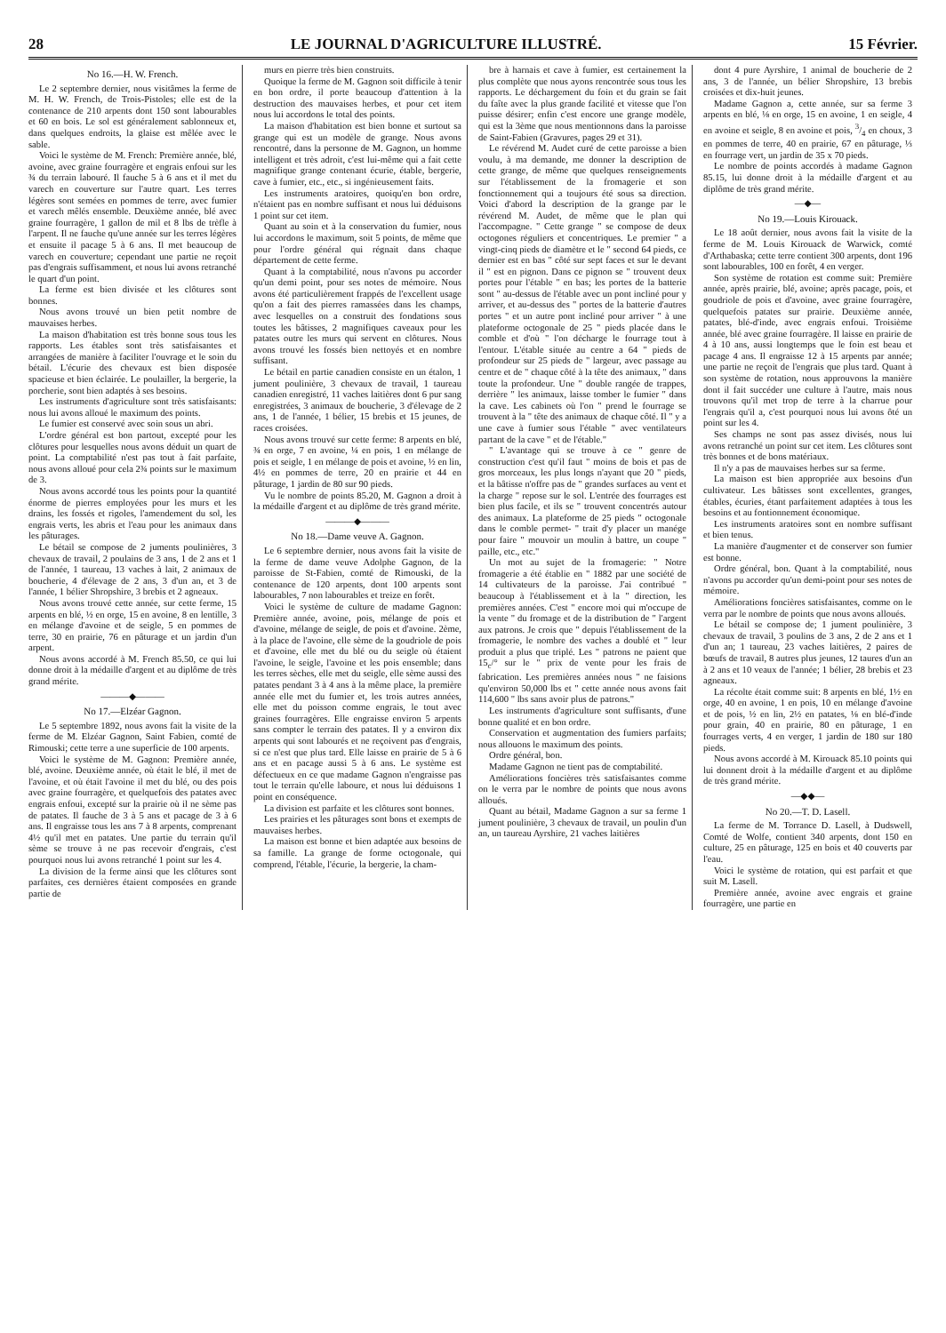28 LE JOURNAL D'AGRICULTURE ILLUSTRÉ. 15 Février.
No 16.—H. W. French.
Le 2 septembre dernier, nous visitâmes la ferme de M. H. W. French, de Trois-Pistoles; elle est de la contenance de 210 arpents dont 150 sont labourables et 60 en bois. Le sol est généralement sablonneux et, dans quelques endroits, la glaise est mêlée avec le sable.
Voici le système de M. French: Première année, blé, avoine, avec graine fourragère et engrais enfoui sur les ¾ du terrain labouré. Il fauche 5 à 6 ans et il met du varech en couverture sur l'autre quart. Les terres légères sont semées en pommes de terre, avec fumier et varech mêlés ensemble. Deuxième année, blé avec graine fourragère, 1 gallon de mil et 8 lbs de trèfle à l'arpent. Il ne fauche qu'une année sur les terres légères et ensuite il pacage 5 à 6 ans. Il met beaucoup de varech en couverture; cependant une partie ne reçoit pas d'engrais suffisamment, et nous lui avons retranché le quart d'un point.
La ferme est bien divisée et les clôtures sont bonnes.
Nous avons trouvé un bien petit nombre de mauvaises herbes.
La maison d'habitation est très bonne sous tous les rapports. Les étables sont très satisfaisantes et arrangées de manière à faciliter l'ouvrage et le soin du bétail. L'écurie des chevaux est bien disposée spacieuse et bien éclairée. Le poulailler, la bergerie, la porcherie, sont bien adaptés à ses besoins.
Les instruments d'agriculture sont très satisfaisants: nous lui avons alloué le maximum des points.
Le fumier est conservé avec soin sous un abri.
L'ordre général est bon partout, excepté pour les clôtures pour lesquelles nous avons déduit un quart de point. La comptabilité n'est pas tout à fait parfaite, nous avons alloué pour cela 2¾ points sur le maximum de 3.
Nous avons accordé tous les points pour la quantité énorme de pierres employées pour les murs et les drains, les fossés et rigoles, l'amendement du sol, les engrais verts, les abris et l'eau pour les animaux dans les pâturages.
Le bétail se compose de 2 juments poulinières, 3 chevaux de travail, 2 poulains de 3 ans, 1 de 2 ans et 1 de l'année, 1 taureau, 13 vaches à lait, 2 animaux de boucherie, 4 d'élevage de 2 ans, 3 d'un an, et 3 de l'année, 1 bélier Shropshire, 3 brebis et 2 agneaux.
Nous avons trouvé cette année, sur cette ferme, 15 arpents en blé, ½ en orge, 15 en avoine, 8 en lentille, 3 en mélange d'avoine et de seigle, 5 en pommes de terre, 30 en prairie, 76 en pâturage et un jardin d'un arpent.
Nous avons accordé à M. French 85.50, ce qui lui donne droit à la médaille d'argent et au diplôme de très grand mérite.
———◆———
No 17.—Elzéar Gagnon.
Le 5 septembre 1892, nous avons fait la visite de la ferme de M. Elzéar Gagnon, Saint Fabien, comté de Rimouski; cette terre a une superficie de 100 arpents.
Voici le système de M. Gagnon: Première année, blé, avoine. Deuxième année, où était le blé, il met de l'avoine, et où était l'avoine il met du blé, ou des pois avec graine fourragère, et quelquefois des patates avec engrais enfoui, excepté sur la prairie où il ne sème pas de patates. Il fauche de 3 à 5 ans et pacage de 3 à 6 ans. Il engraisse tous les ans 7 à 8 arpents, comprenant 4½ qu'il met en patates. Une partie du terrain qu'il sème se trouve à ne pas recevoir d'engrais, c'est pourquoi nous lui avons retranché 1 point sur les 4.
La division de la ferme ainsi que les clôtures sont parfaites, ces dernières étaient composées en grande partie de
murs en pierre très bien construits.
Quoique la ferme de M. Gagnon soit difficile à tenir en bon ordre, il porte beaucoup d'attention à la destruction des mauvaises herbes, et pour cet item nous lui accordons le total des points.
La maison d'habitation est bien bonne et surtout sa grange qui est un modèle de grange. Nous avons rencontré, dans la personne de M. Gagnon, un homme intelligent et très adroit, c'est lui-même qui a fait cette magnifique grange contenant écurie, étable, bergerie, cave à fumier, etc., etc., si ingénieusement faits.
Les instruments aratoires, quoiqu'en bon ordre, n'étaient pas en nombre suffisant et nous lui déduisons 1 point sur cet item.
Quant au soin et à la conservation du fumier, nous lui accordons le maximum, soit 5 points, de même que pour l'ordre général qui régnait dans chaque département de cette ferme.
Quant à la comptabilité, nous n'avons pu accorder qu'un demi point, pour ses notes de mémoire. Nous avons été particulièrement frappés de l'excellent usage qu'on a fait des pierres ramassées dans les champs, avec lesquelles on a construit des fondations sous toutes les bâtisses, 2 magnifiques caveaux pour les patates outre les murs qui servent en clôtures. Nous avons trouvé les fossés bien nettoyés et en nombre suffisant.
Le bétail en partie canadien consiste en un étalon, 1 jument poulinière, 3 chevaux de travail, 1 taureau canadien enregistré, 11 vaches laitières dont 6 pur sang enregistrées, 3 animaux de boucherie, 3 d'élevage de 2 ans, 1 de l'année, 1 bélier, 15 brebis et 15 jeunes, de races croisées.
Nous avons trouvé sur cette ferme: 8 arpents en blé, ¾ en orge, 7 en avoine, ¼ en pois, 1 en mélange de pois et seigle, 1 en mélange de pois et avoine, ½ en lin, 4½ en pommes de terre, 20 en prairie et 44 en pâturage, 1 jardin de 80 sur 90 pieds.
Vu le nombre de points 85.20, M. Gagnon a droit à la médaille d'argent et au diplôme de très grand mérite.
———◆———
No 18.—Dame veuve A. Gagnon.
Le 6 septembre dernier, nous avons fait la visite de la ferme de dame veuve Adolphe Gagnon, de la paroisse de St-Fabien, comté de Rimouski, de la contenance de 120 arpents, dont 100 arpents sont labourables, 7 non labourables et treize en forêt.
Voici le système de culture de madame Gagnon: Première année, avoine, pois, mélange de pois et d'avoine, mélange de seigle, de pois et d'avoine. 2ème, à la place de l'avoine, elle sème de la goudriole de pois et d'avoine, elle met du blé ou du seigle où étaient l'avoine, le seigle, l'avoine et les pois ensemble; dans les terres sèches, elle met du seigle, elle sème aussi des patates pendant 3 à 4 ans à la même place, la première année elle met du fumier et, les trois autres années, elle met du poisson comme engrais, le tout avec graines fourragères. Elle engraisse environ 5 arpents sans compter le terrain des patates. Il y a environ dix arpents qui sont labourés et ne reçoivent pas d'engrais, si ce n'est que plus tard. Elle laisse en prairie de 5 à 6 ans et en pacage aussi 5 à 6 ans. Le système est défectueux en ce que madame Gagnon n'engraisse pas tout le terrain qu'elle laboure, et nous lui déduisons 1 point en conséquence.
La division est parfaite et les clôtures sont bonnes.
Les prairies et les pâturages sont bons et exempts de mauvaises herbes.
La maison est bonne et bien adaptée aux besoins de sa famille. La grange de forme octogonale, qui comprend, l'étable, l'écurie, la bergerie, la cham-
bre à harnais et cave à fumier, est certainement la plus complète que nous ayons rencontrée sous tous les rapports. Le déchargement du foin et du grain se fait du faîte avec la plus grande facilité et vitesse que l'on puisse désirer; enfin c'est encore une grange modèle, qui est la 3ème que nous mentionnons dans la paroisse de Saint-Fabien (Gravures, pages 29 et 31).
Le révérend M. Audet curé de cette paroisse a bien voulu, à ma demande, me donner la description de cette grange, de même que quelques renseignements sur l'établissement de la fromagerie et son fonctionnement qui a toujours été sous sa direction. Voici d'abord la description de la grange par le révérend M. Audet, de même que le plan qui l'accompagne. " Cette grange " se compose de deux octogones réguliers et concentriques. Le premier " a vingt-cinq pieds de diamètre et le " second 64 pieds, ce dernier est en bas " côté sur sept faces et sur le devant il " est en pignon. Dans ce pignon se " trouvent deux portes pour l'étable " en bas; les portes de la batterie sont " au-dessus de l'étable avec un pont incliné pour y arriver, et au-dessus des " portes de la batterie d'autres portes " et un autre pont incliné pour arriver " à une plateforme octogonale de 25 " pieds placée dans le comble et d'où " l'on décharge le fourrage tout à l'entour. L'étable située au centre a 64 " pieds de profondeur sur 25 pieds de " largeur, avec passage au centre et de " chaque côté à la tête des animaux, " dans toute la profondeur. Une " double rangée de trappes, derrière " les animaux, laisse tomber le fumier " dans la cave. Les cabinets où l'on " prend le fourrage se trouvent à la " tête des animaux de chaque côté. Il " y a une cave à fumier sous l'étable " avec ventilateurs partant de la cave " et de l'étable."
" L'avantage qui se trouve à ce " genre de construction c'est qu'il faut " moins de bois et pas de gros morceaux, les plus longs n'ayant que 20 " pieds, et la bâtisse n'offre pas de " grandes surfaces au vent et la charge " repose sur le sol. L'entrée des fourrages est bien plus facile, et ils se " trouvent concentrés autour des animaux. La plateforme de 25 pieds " octogonale dans le comble permet- " trait d'y placer un manége pour faire " mouvoir un moulin à battre, un coupe " paille, etc., etc."
Un mot au sujet de la fromagerie: " Notre fromagerie a été établie en " 1882 par une société de 14 cultivateurs de la paroisse. J'ai contribué " beaucoup à l'établissement et à la " direction, les premières années. C'est " encore moi qui m'occupe de la vente " du fromage et de la distribution de " l'argent aux patrons. Je crois que " depuis l'établissement de la fromagerie, le nombre des vaches a doublé et " leur produit a plus que triplé. Les " patrons ne paient que 15<sub>c</sub>/° sur le " prix de vente pour les frais de fabrication. Les premières années nous " ne faisions qu'environ 50,000 lbs et " cette année nous avons fait 114,600 " lbs sans avoir plus de patrons."
Les instruments d'agriculture sont suffisants, d'une bonne qualité et en bon ordre.
Conservation et augmentation des fumiers parfaits; nous allouons le maximum des points.
Ordre général, bon.
Madame Gagnon ne tient pas de comptabilité.
Améliorations foncières très satisfaisantes comme on le verra par le nombre de points que nous avons alloués.
Quant au bétail, Madame Gagnon a sur sa ferme 1 jument poulinière, 3 chevaux de travail, un poulin d'un an, un taureau Ayrshire, 21 vaches laitières
dont 4 pure Ayrshire, 1 animal de boucherie de 2 ans, 3 de l'année, un bélier Shropshire, 13 brebis croisées et dix-huit jeunes.
Madame Gagnon a, cette année, sur sa ferme 3 arpents en blé, ⅛ en orge, 15 en avoine, 1 en seigle, 4 en avoine et seigle, 8 en avoine et pois, 3/4 en choux, 3 en pommes de terre, 40 en prairie, 67 en pâturage, ⅓ en fourrage vert, un jardin de 35 x 70 pieds.
Le nombre de points accordés à madame Gagnon 85.15, lui donne droit à la médaille d'argent et au diplôme de très grand mérite.
—◆—
No 19.—Louis Kirouack.
Le 18 août dernier, nous avons fait la visite de la ferme de M. Louis Kirouack de Warwick, comté d'Arthabaska; cette terre contient 300 arpents, dont 196 sont labourables, 100 en forêt, 4 en verger.
Son système de rotation est comme suit: Première année, après prairie, blé, avoine; après pacage, pois, et goudriole de pois et d'avoine, avec graine fourragère, quelquefois patates sur prairie. Deuxième année, patates, blé-d'inde, avec engrais enfoui. Troisième année, blé avec graine fourragère. Il laisse en prairie de 4 à 10 ans, aussi longtemps que le foin est beau et pacage 4 ans. Il engraisse 12 à 15 arpents par année; une partie ne reçoit de l'engrais que plus tard. Quant à son système de rotation, nous approuvons la manière dont il fait succéder une culture à l'autre, mais nous trouvons qu'il met trop de terre à la charrue pour l'engrais qu'il a, c'est pourquoi nous lui avons ôté un point sur les 4.
Ses champs ne sont pas assez divisés, nous lui avons retranché un point sur cet item. Les clôtures sont très bonnes et de bons matériaux.
Il n'y a pas de mauvaises herbes sur sa ferme.
La maison est bien appropriée aux besoins d'un cultivateur. Les bâtisses sont excellentes, granges, étables, écuries, étant parfaitement adaptées à tous les besoins et au fontionnement économique.
Les instruments aratoires sont en nombre suffisant et bien tenus.
La manière d'augmenter et de conserver son fumier est bonne.
Ordre général, bon. Quant à la comptabilité, nous n'avons pu accorder qu'un demi-point pour ses notes de mémoire.
Améliorations foncières satisfaisantes, comme on le verra par le nombre de points que nous avons alloués.
Le bétail se compose de; 1 jument poulinière, 3 chevaux de travail, 3 poulins de 3 ans, 2 de 2 ans et 1 d'un an; 1 taureau, 23 vaches laitières, 2 paires de bœufs de travail, 8 autres plus jeunes, 12 taures d'un an à 2 ans et 10 veaux de l'année; 1 bélier, 28 brebis et 23 agneaux.
La récolte était comme suit: 8 arpents en blé, 1½ en orge, 40 en avoine, 1 en pois, 10 en mélange d'avoine et de pois, ½ en lin, 2½ en patates, ⅛ en blé-d'inde pour grain, 40 en prairie, 80 en pâturage, 1 en fourrages verts, 4 en verger, 1 jardin de 180 sur 180 pieds.
Nous avons accordé à M. Kirouack 85.10 points qui lui donnent droit à la médaille d'argent et au diplôme de très grand mérite.
—◆◆—
No 20.—T. D. Lasell.
La ferme de M. Torrance D. Lasell, à Dudswell, Comté de Wolfe, contient 340 arpents, dont 150 en culture, 25 en pâturage, 125 en bois et 40 couverts par l'eau.
Voici le système de rotation, qui est parfait et que suit M. Lasell.
Première année, avoine avec engrais et graine fourragère, une partie en